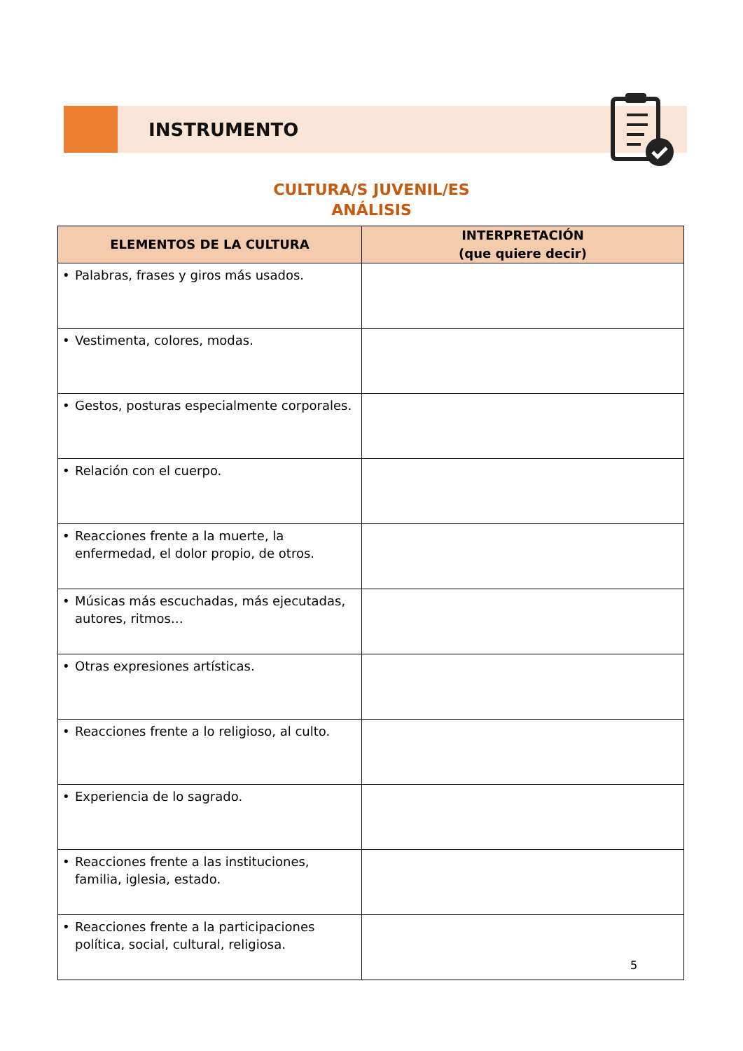INSTRUMENTO
CULTURA/S JUVENIL/ES
ANÁLISIS
| ELEMENTOS DE LA CULTURA | INTERPRETACIÓN (que quiere decir) |
| --- | --- |
| • Palabras, frases y giros más usados. | |
| • Vestimenta, colores, modas. | |
| • Gestos, posturas especialmente corporales. | |
| • Relación con el cuerpo. | |
| • Reacciones frente a la muerte, la enfermedad, el dolor propio, de otros. | |
| • Músicas más escuchadas, más ejecutadas, autores, ritmos… | |
| • Otras expresiones artísticas. | |
| • Reacciones frente a lo religioso, al culto. | |
| • Experiencia de lo sagrado. | |
| • Reacciones frente a las instituciones, familia, iglesia, estado. | |
| • Reacciones frente a la participaciones política, social, cultural, religiosa. | |
5